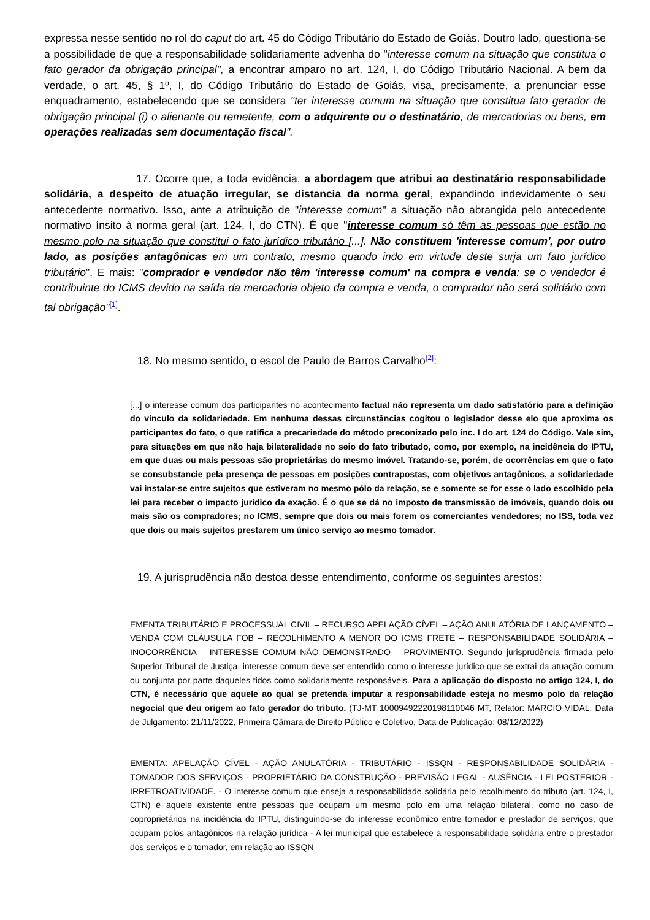expressa nesse sentido no rol do caput do art. 45 do Código Tributário do Estado de Goiás. Doutro lado, questiona-se a possibilidade de que a responsabilidade solidariamente advenha do "interesse comum na situação que constitua o fato gerador da obrigação principal", a encontrar amparo no art. 124, I, do Código Tributário Nacional. A bem da verdade, o art. 45, § 1º, I, do Código Tributário do Estado de Goiás, visa, precisamente, a prenunciar esse enquadramento, estabelecendo que se considera "ter interesse comum na situação que constitua fato gerador de obrigação principal (i) o alienante ou remetente, com o adquirente ou o destinatário, de mercadorias ou bens, em operações realizadas sem documentação fiscal".
17. Ocorre que, a toda evidência, a abordagem que atribui ao destinatário responsabilidade solidária, a despeito de atuação irregular, se distancia da norma geral, expandindo indevidamente o seu antecedente normativo. Isso, ante a atribuição de "interesse comum" a situação não abrangida pelo antecedente normativo ínsito à norma geral (art. 124, I, do CTN). É que "interesse comum só têm as pessoas que estão no mesmo polo na situação que constitui o fato jurídico tributário [...]. Não constituem 'interesse comum', por outro lado, as posições antagônicas em um contrato, mesmo quando indo em virtude deste surja um fato jurídico tributário". E mais: "comprador e vendedor não têm 'interesse comum' na compra e venda: se o vendedor é contribuinte do ICMS devido na saída da mercadoria objeto da compra e venda, o comprador não será solidário com tal obrigação"<sup>[1]</sup>.
18. No mesmo sentido, o escol de Paulo de Barros Carvalho<sup>[2]</sup>:
[...] o interesse comum dos participantes no acontecimento factual não representa um dado satisfatório para a definição do vínculo da solidariedade. Em nenhuma dessas circunstâncias cogitou o legislador desse elo que aproxima os participantes do fato, o que ratifica a precariedade do método preconizado pelo inc. I do art. 124 do Código. Vale sim, para situações em que não haja bilateralidade no seio do fato tributado, como, por exemplo, na incidência do IPTU, em que duas ou mais pessoas são proprietárias do mesmo imóvel. Tratando-se, porém, de ocorrências em que o fato se consubstancie pela presença de pessoas em posições contrapostas, com objetivos antagônicos, a solidariedade vai instalar-se entre sujeitos que estiveram no mesmo pólo da relação, se e somente se for esse o lado escolhido pela lei para receber o impacto jurídico da exação. É o que se dá no imposto de transmissão de imóveis, quando dois ou mais são os compradores; no ICMS, sempre que dois ou mais forem os comerciantes vendedores; no ISS, toda vez que dois ou mais sujeitos prestarem um único serviço ao mesmo tomador.
19. A jurisprudência não destoa desse entendimento, conforme os seguintes arestos:
EMENTA TRIBUTÁRIO E PROCESSUAL CIVIL – RECURSO APELAÇÃO CÍVEL – AÇÃO ANULATÓRIA DE LANÇAMENTO – VENDA COM CLÁUSULA FOB – RECOLHIMENTO A MENOR DO ICMS FRETE – RESPONSABILIDADE SOLIDÁRIA – INOCORRÊNCIA – INTERESSE COMUM NÃO DEMONSTRADO – PROVIMENTO. Segundo jurisprudência firmada pelo Superior Tribunal de Justiça, interesse comum deve ser entendido como o interesse jurídico que se extrai da atuação comum ou conjunta por parte daqueles tidos como solidariamente responsáveis. Para a aplicação do disposto no artigo 124, I, do CTN, é necessário que aquele ao qual se pretenda imputar a responsabilidade esteja no mesmo polo da relação negocial que deu origem ao fato gerador do tributo. (TJ-MT 10009492220198110046 MT, Relator: MARCIO VIDAL, Data de Julgamento: 21/11/2022, Primeira Câmara de Direito Público e Coletivo, Data de Publicação: 08/12/2022)
EMENTA: APELAÇÃO CÍVEL - AÇÃO ANULATÓRIA - TRIBUTÁRIO - ISSQN - RESPONSABILIDADE SOLIDÁRIA - TOMADOR DOS SERVIÇOS - PROPRIETÁRIO DA CONSTRUÇÃO - PREVISÃO LEGAL - AUSÊNCIA - LEI POSTERIOR - IRRETROATIVIDADE. - O interesse comum que enseja a responsabilidade solidária pelo recolhimento do tributo (art. 124, I, CTN) é aquele existente entre pessoas que ocupam um mesmo polo em uma relação bilateral, como no caso de coproprietários na incidência do IPTU, distinguindo-se do interesse econômico entre tomador e prestador de serviços, que ocupam polos antagônicos na relação jurídica - A lei municipal que estabelece a responsabilidade solidária entre o prestador dos serviços e o tomador, em relação ao ISSQN